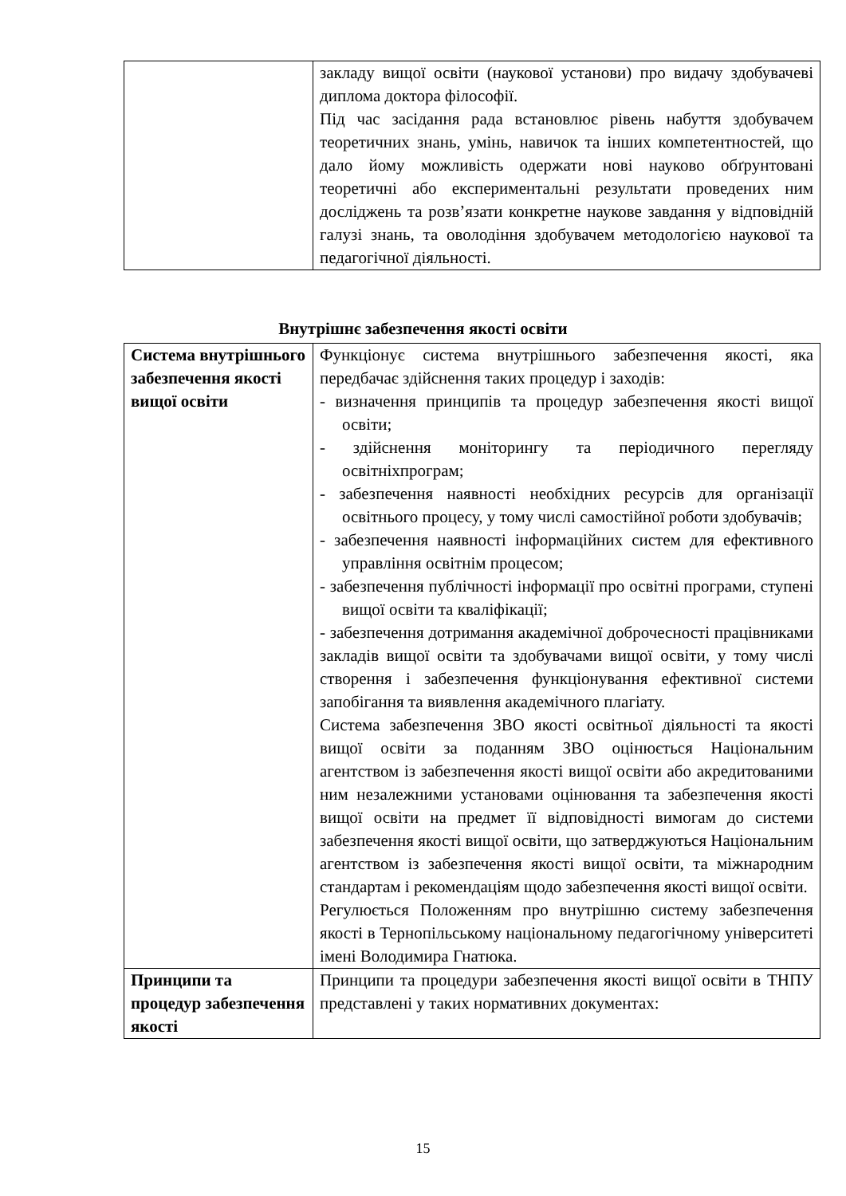| | закладу вищої освіти (наукової установи) про видачу здобувачеві диплома доктора філософії. Під час засідання рада встановлює рівень набуття здобувачем теоретичних знань, умінь, навичок та інших компетентностей, що дало йому можливість одержати нові науково обґрунтовані теоретичні або експериментальні результати проведених ним досліджень та розв’язати конкретне наукове завдання у відповідній галузі знань, та оволодіння здобувачем методологією наукової та педагогічної діяльності. |
Внутрішнє забезпечення якості освіти
| Система внутрішнього забезпечення якості вищої освіти | Функціонує система внутрішнього забезпечення якості, яка передбачає здійснення таких процедур і заходів: - визначення принципів та процедур забезпечення якості вищої освіти; - здійснення моніторингу та періодичного перегляду освітніхпрограм; - забезпечення наявності необхідних ресурсів для організації освітнього процесу, у тому числі самостійної роботи здобувачів; - забезпечення наявності інформаційних систем для ефективного управління освітнім процесом; - забезпечення публічності інформації про освітні програми, ступені вищої освіти та кваліфікації; - забезпечення дотримання академічної доброчесності працівниками закладів вищої освіти та здобувачами вищої освіти, у тому числі створення і забезпечення функціонування ефективної системи запобігання та виявлення академічного плагіату. Система забезпечення ЗВО якості освітньої діяльності та якості вищої освіти за поданням ЗВО оцінюється Національним агентством із забезпечення якості вищої освіти або акредитованими ним незалежними установами оцінювання та забезпечення якості вищої освіти на предмет її відповідності вимогам до системи забезпечення якості вищої освіти, що затверджуються Національним агентством із забезпечення якості вищої освіти, та міжнародним стандартам і рекомендаціям щодо забезпечення якості вищої освіти. Регулюється Положенням про внутрішню систему забезпечення якості в Тернопільському національному педагогічному університеті імені Володимира Гнатюка. |
| Принципи та процедур забезпечення якості | Принципи та процедури забезпечення якості вищої освіти в ТНПУ представлені у таких нормативних документах: |
15